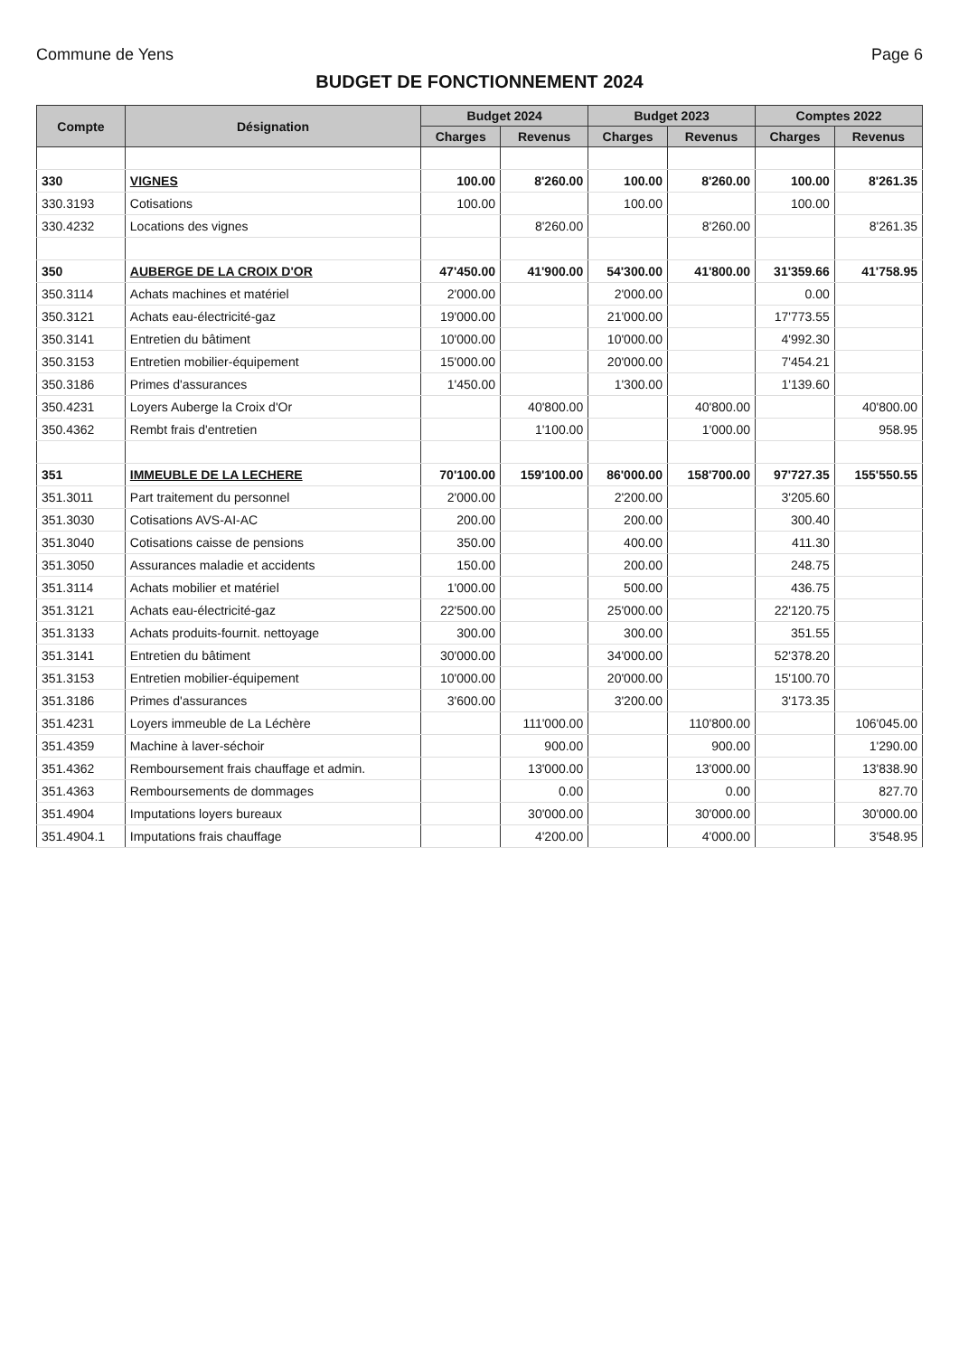Commune de Yens Page 6
BUDGET DE FONCTIONNEMENT 2024
| Compte | Désignation | Budget 2024 | | Budget 2023 | | Comptes 2022 | |
| --- | --- | --- | --- | --- | --- | --- | --- |
| | | Charges | Revenus | Charges | Revenus | Charges | Revenus |
| 330 | VIGNES | 100.00 | 8'260.00 | 100.00 | 8'260.00 | 100.00 | 8'261.35 |
| 330.3193 | Cotisations | 100.00 | | 100.00 | | 100.00 | |
| 330.4232 | Locations des vignes | | 8'260.00 | | 8'260.00 | | 8'261.35 |
| 350 | AUBERGE DE LA CROIX D'OR | 47'450.00 | 41'900.00 | 54'300.00 | 41'800.00 | 31'359.66 | 41'758.95 |
| 350.3114 | Achats machines et matériel | 2'000.00 | | 2'000.00 | | 0.00 | |
| 350.3121 | Achats eau-électricité-gaz | 19'000.00 | | 21'000.00 | | 17'773.55 | |
| 350.3141 | Entretien du bâtiment | 10'000.00 | | 10'000.00 | | 4'992.30 | |
| 350.3153 | Entretien mobilier-équipement | 15'000.00 | | 20'000.00 | | 7'454.21 | |
| 350.3186 | Primes d'assurances | 1'450.00 | | 1'300.00 | | 1'139.60 | |
| 350.4231 | Loyers Auberge la Croix d'Or | | 40'800.00 | | 40'800.00 | | 40'800.00 |
| 350.4362 | Rembt frais d'entretien | | 1'100.00 | | 1'000.00 | | 958.95 |
| 351 | IMMEUBLE DE LA LECHERE | 70'100.00 | 159'100.00 | 86'000.00 | 158'700.00 | 97'727.35 | 155'550.55 |
| 351.3011 | Part traitement du personnel | 2'000.00 | | 2'200.00 | | 3'205.60 | |
| 351.3030 | Cotisations AVS-AI-AC | 200.00 | | 200.00 | | 300.40 | |
| 351.3040 | Cotisations caisse de pensions | 350.00 | | 400.00 | | 411.30 | |
| 351.3050 | Assurances maladie et accidents | 150.00 | | 200.00 | | 248.75 | |
| 351.3114 | Achats mobilier et matériel | 1'000.00 | | 500.00 | | 436.75 | |
| 351.3121 | Achats eau-électricité-gaz | 22'500.00 | | 25'000.00 | | 22'120.75 | |
| 351.3133 | Achats produits-fournit. nettoyage | 300.00 | | 300.00 | | 351.55 | |
| 351.3141 | Entretien du bâtiment | 30'000.00 | | 34'000.00 | | 52'378.20 | |
| 351.3153 | Entretien mobilier-équipement | 10'000.00 | | 20'000.00 | | 15'100.70 | |
| 351.3186 | Primes d'assurances | 3'600.00 | | 3'200.00 | | 3'173.35 | |
| 351.4231 | Loyers immeuble de La Léchère | | 111'000.00 | | 110'800.00 | | 106'045.00 |
| 351.4359 | Machine à laver-séchoir | | 900.00 | | 900.00 | | 1'290.00 |
| 351.4362 | Remboursement frais chauffage et admin. | | 13'000.00 | | 13'000.00 | | 13'838.90 |
| 351.4363 | Remboursements de dommages | | 0.00 | | 0.00 | | 827.70 |
| 351.4904 | Imputations loyers bureaux | | 30'000.00 | | 30'000.00 | | 30'000.00 |
| 351.4904.1 | Imputations frais chauffage | | 4'200.00 | | 4'000.00 | | 3'548.95 |